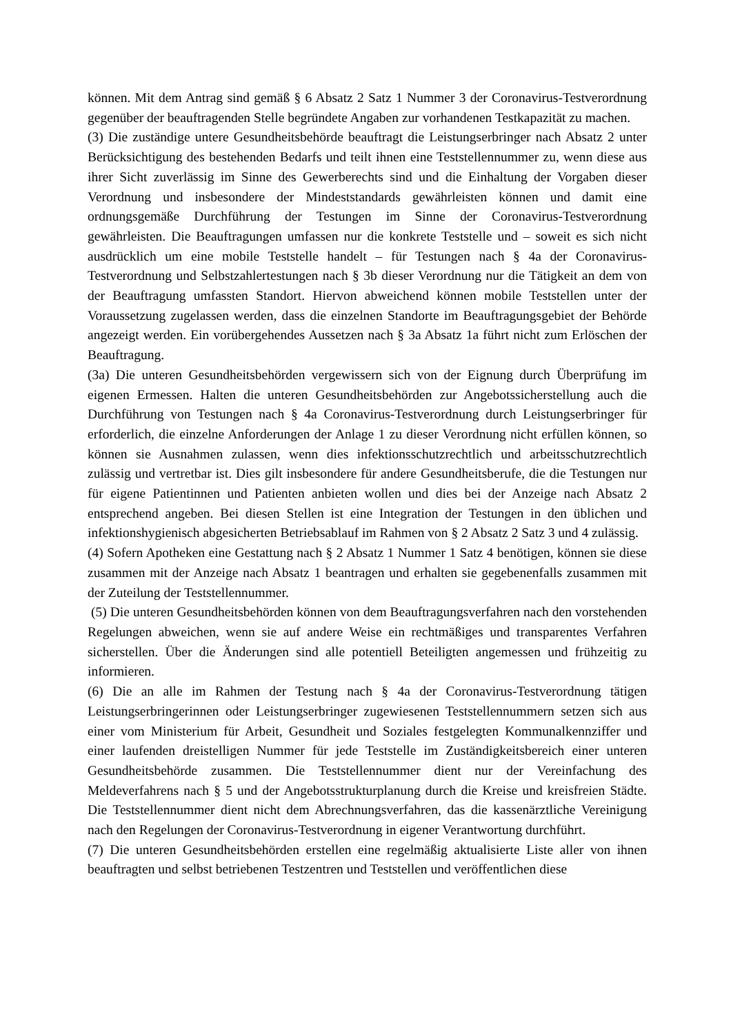können. Mit dem Antrag sind gemäß § 6 Absatz 2 Satz 1 Nummer 3 der Coronavirus-Testverordnung gegenüber der beauftragenden Stelle begründete Angaben zur vorhandenen Testkapazität zu machen.
(3) Die zuständige untere Gesundheitsbehörde beauftragt die Leistungserbringer nach Absatz 2 unter Berücksichtigung des bestehenden Bedarfs und teilt ihnen eine Teststellennummer zu, wenn diese aus ihrer Sicht zuverlässig im Sinne des Gewerberechts sind und die Einhaltung der Vorgaben dieser Verordnung und insbesondere der Mindeststandards gewährleisten können und damit eine ordnungsgemäße Durchführung der Testungen im Sinne der Coronavirus-Testverordnung gewährleisten. Die Beauftragungen umfassen nur die konkrete Teststelle und – soweit es sich nicht ausdrücklich um eine mobile Teststelle handelt – für Testungen nach § 4a der Coronavirus-Testverordnung und Selbstzahlertestungen nach § 3b dieser Verordnung nur die Tätigkeit an dem von der Beauftragung umfassten Standort. Hiervon abweichend können mobile Teststellen unter der Voraussetzung zugelassen werden, dass die einzelnen Standorte im Beauftragungsgebiet der Behörde angezeigt werden. Ein vorübergehendes Aussetzen nach § 3a Absatz 1a führt nicht zum Erlöschen der Beauftragung.
(3a) Die unteren Gesundheitsbehörden vergewissern sich von der Eignung durch Überprüfung im eigenen Ermessen. Halten die unteren Gesundheitsbehörden zur Angebotssicherstellung auch die Durchführung von Testungen nach § 4a Coronavirus-Testverordnung durch Leistungserbringer für erforderlich, die einzelne Anforderungen der Anlage 1 zu dieser Verordnung nicht erfüllen können, so können sie Ausnahmen zulassen, wenn dies infektionsschutzrechtlich und arbeitsschutzrechtlich zulässig und vertretbar ist. Dies gilt insbesondere für andere Gesundheitsberufe, die die Testungen nur für eigene Patientinnen und Patienten anbieten wollen und dies bei der Anzeige nach Absatz 2 entsprechend angeben. Bei diesen Stellen ist eine Integration der Testungen in den üblichen und infektionshygienisch abgesicherten Betriebsablauf im Rahmen von § 2 Absatz 2 Satz 3 und 4 zulässig.
(4) Sofern Apotheken eine Gestattung nach § 2 Absatz 1 Nummer 1 Satz 4 benötigen, können sie diese zusammen mit der Anzeige nach Absatz 1 beantragen und erhalten sie gegebenenfalls zusammen mit der Zuteilung der Teststellennummer.
(5) Die unteren Gesundheitsbehörden können von dem Beauftragungsverfahren nach den vorstehenden Regelungen abweichen, wenn sie auf andere Weise ein rechtmäßiges und transparentes Verfahren sicherstellen. Über die Änderungen sind alle potentiell Beteiligten angemessen und frühzeitig zu informieren.
(6) Die an alle im Rahmen der Testung nach § 4a der Coronavirus-Testverordnung tätigen Leistungserbringerinnen oder Leistungserbringer zugewiesenen Teststellennummern setzen sich aus einer vom Ministerium für Arbeit, Gesundheit und Soziales festgelegten Kommunalkennziffer und einer laufenden dreistelligen Nummer für jede Teststelle im Zuständigkeitsbereich einer unteren Gesundheitsbehörde zusammen. Die Teststellennummer dient nur der Vereinfachung des Meldeverfahrens nach § 5 und der Angebotsstrukturplanung durch die Kreise und kreisfreien Städte. Die Teststellennummer dient nicht dem Abrechnungsverfahren, das die kassenärztliche Vereinigung nach den Regelungen der Coronavirus-Testverordnung in eigener Verantwortung durchführt.
(7) Die unteren Gesundheitsbehörden erstellen eine regelmäßig aktualisierte Liste aller von ihnen beauftragten und selbst betriebenen Testzentren und Teststellen und veröffentlichen diese